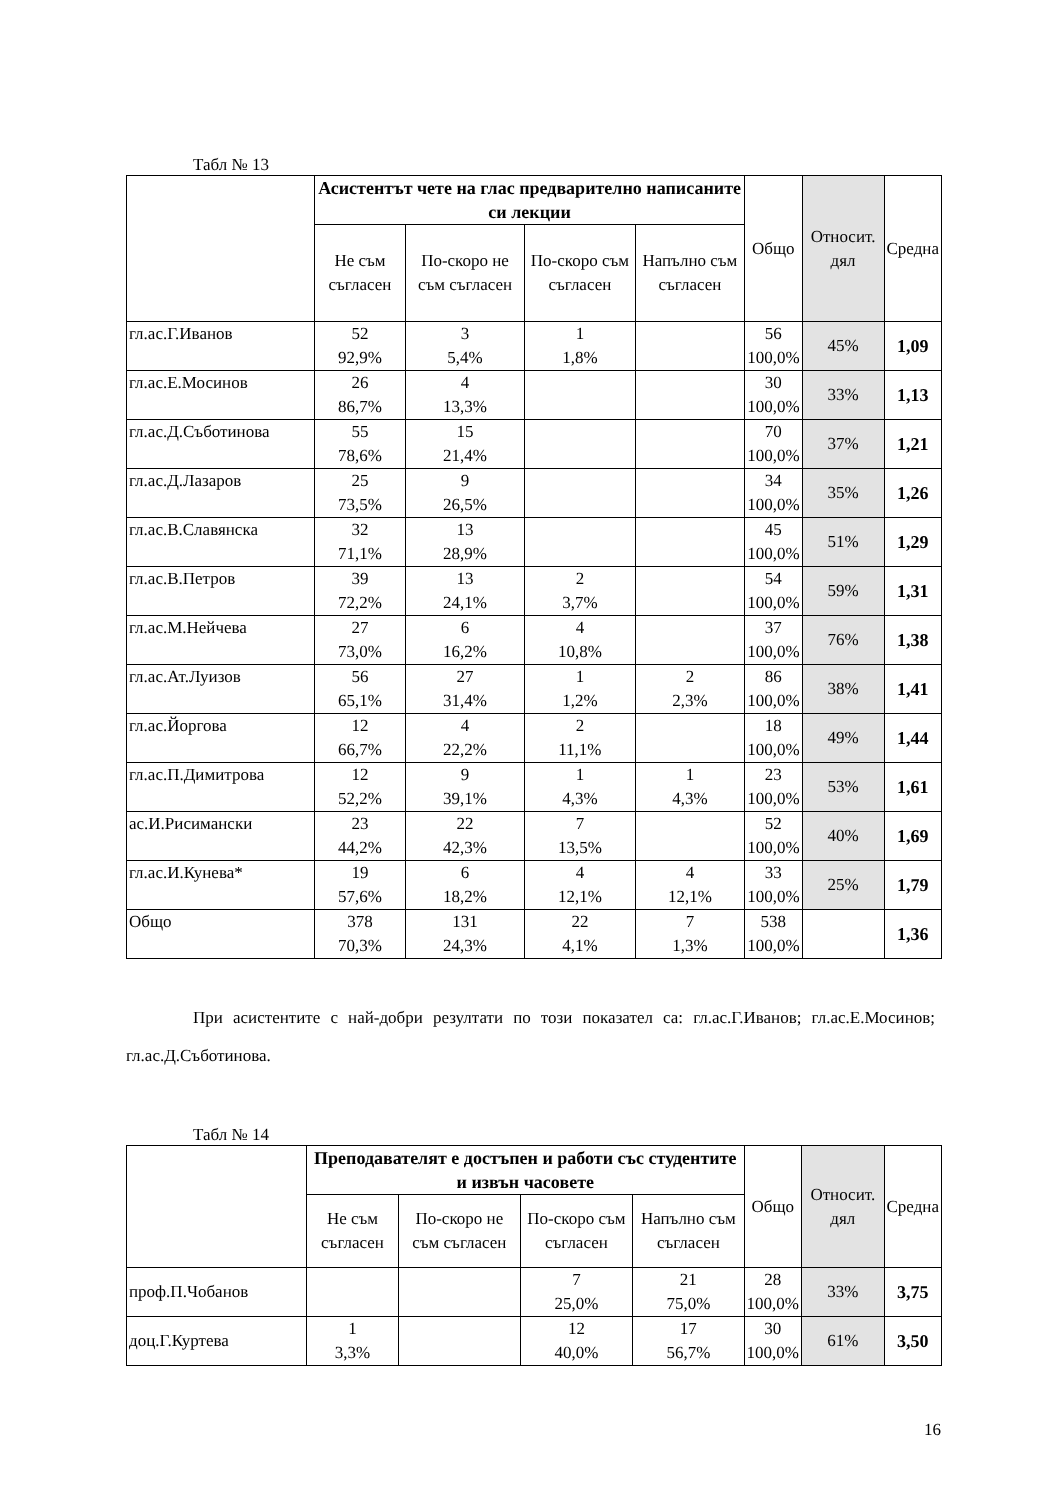Табл № 13
| | Асистентът чете на глас предварително написаните си лекции | | | | Общо | Относит. дял | Средна |
| --- | --- | --- | --- | --- | --- | --- | --- |
| | Не съм съгласен | По-скоро не съм съгласен | По-скоро съм съгласен | Напълно съм съгласен | | | |
| гл.ас.Г.Иванов | 52 92,9% | 3 5,4% | 1 1,8% | | 56 100,0% | 45% | 1,09 |
| гл.ас.Е.Мосинов | 26 86,7% | 4 13,3% | | | 30 100,0% | 33% | 1,13 |
| гл.ас.Д.Съботинова | 55 78,6% | 15 21,4% | | | 70 100,0% | 37% | 1,21 |
| гл.ас.Д.Лазаров | 25 73,5% | 9 26,5% | | | 34 100,0% | 35% | 1,26 |
| гл.ас.В.Славянска | 32 71,1% | 13 28,9% | | | 45 100,0% | 51% | 1,29 |
| гл.ас.В.Петров | 39 72,2% | 13 24,1% | 2 3,7% | | 54 100,0% | 59% | 1,31 |
| гл.ас.М.Нейчева | 27 73,0% | 6 16,2% | 4 10,8% | | 37 100,0% | 76% | 1,38 |
| гл.ас.Ат.Луизов | 56 65,1% | 27 31,4% | 1 1,2% | 2 2,3% | 86 100,0% | 38% | 1,41 |
| гл.ас.Йоргова | 12 66,7% | 4 22,2% | 2 11,1% | | 18 100,0% | 49% | 1,44 |
| гл.ас.П.Димитрова | 12 52,2% | 9 39,1% | 1 4,3% | 1 4,3% | 23 100,0% | 53% | 1,61 |
| ас.И.Рисимански | 23 44,2% | 22 42,3% | 7 13,5% | | 52 100,0% | 40% | 1,69 |
| гл.ас.И.Кунева* | 19 57,6% | 6 18,2% | 4 12,1% | 4 12,1% | 33 100,0% | 25% | 1,79 |
| Общо | 378 70,3% | 131 24,3% | 22 4,1% | 7 1,3% | 538 100,0% | | 1,36 |
При асистентите с най-добри резултати по този показател са: гл.ас.Г.Иванов; гл.ас.Е.Мосинов; гл.ас.Д.Съботинова.
Табл № 14
| | Преподавателят е достъпен и работи със студентите и извън часовете | | | | Общо | Относит. дял | Средна |
| --- | --- | --- | --- | --- | --- | --- | --- |
| | Не съм съгласен | По-скоро не съм съгласен | По-скоро съм съгласен | Напълно съм съгласен | | | |
| проф.П.Чобанов | | | 7 25,0% | 21 75,0% | 28 100,0% | 33% | 3,75 |
| доц.Г.Куртева | 1 3,3% | | 12 40,0% | 17 56,7% | 30 100,0% | 61% | 3,50 |
16